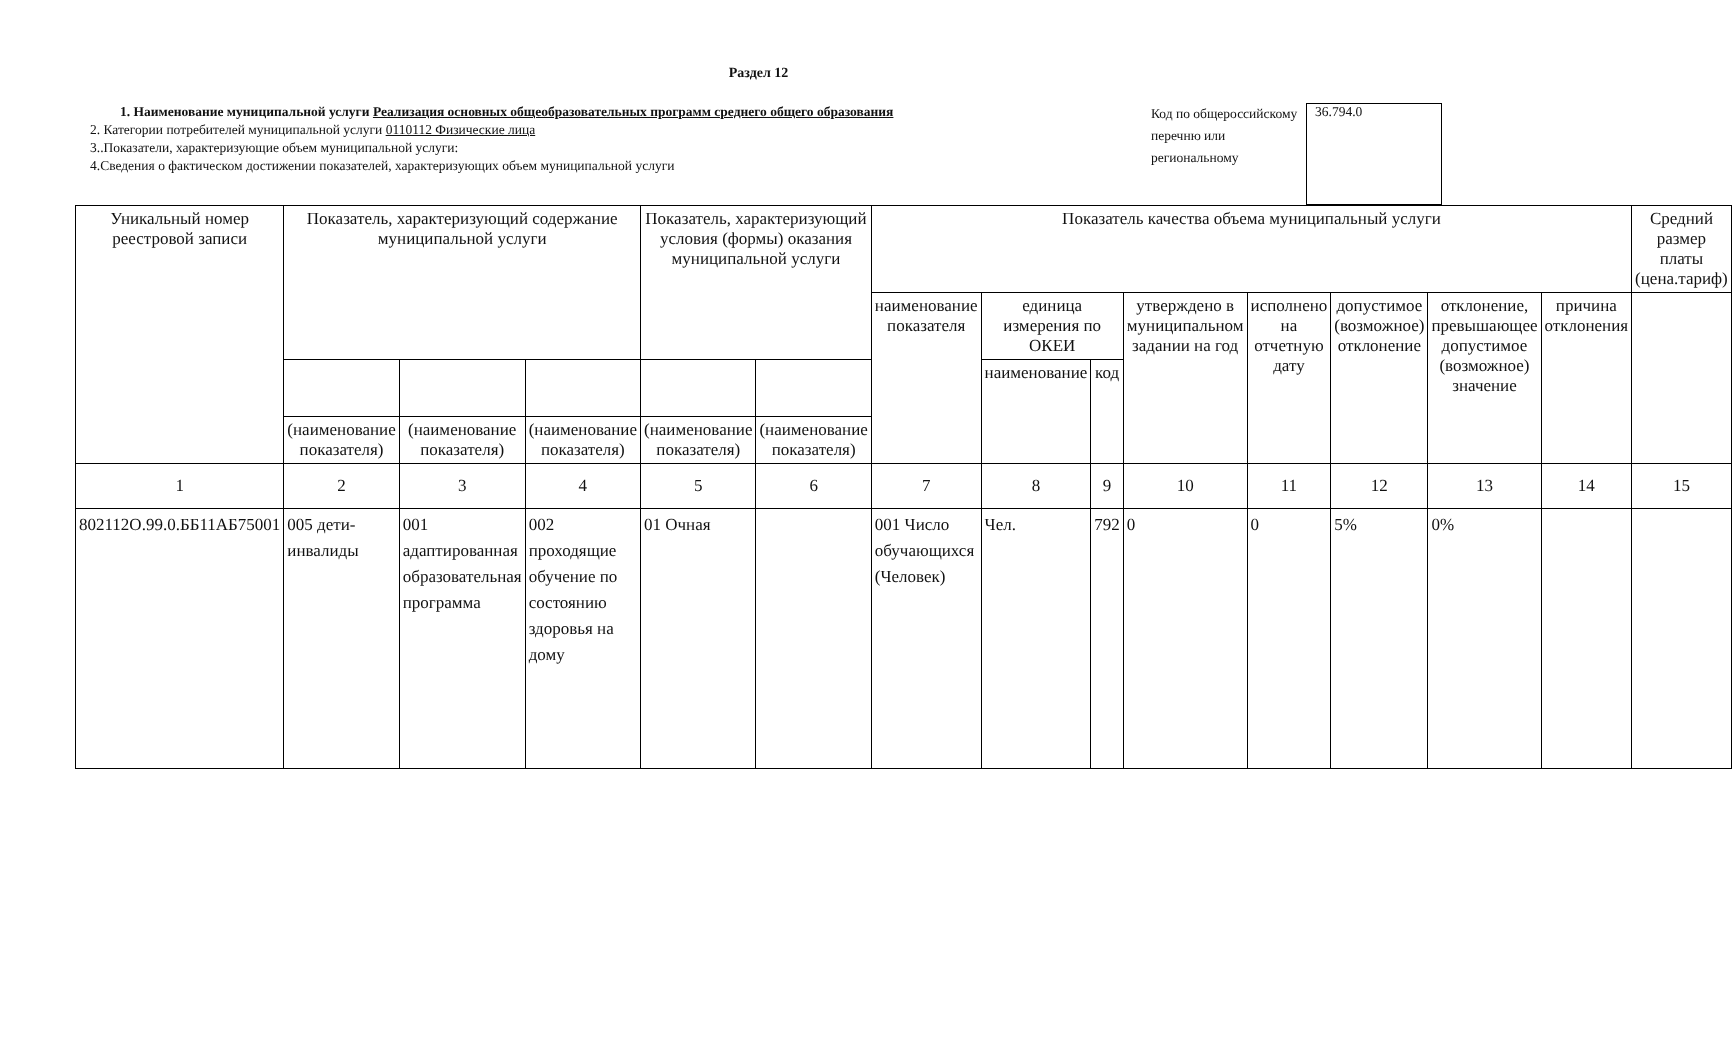Раздел 12
1. Наименование муниципальной услуги Реализация основных общеобразовательных программ среднего общего образования
2. Категории потребителей муниципальной услуги 0110112 Физические лица
3..Показатели, характеризующие объем муниципальной услуги:
4.Сведения о фактическом достижении показателей, характеризующих объем муниципальной услуги
Код по общероссийскому перечню или региональному
36.794.0
| Уникальный номер реестровой записи | Показатель, характеризующий содержание муниципальной услуги | | | Показатель, характеризующий условия (формы) оказания муниципальной услуги | | Показатель качества объема муниципальный услуги | | | | | | | | Средний размер платы (цена.тариф) |
| --- | --- | --- | --- | --- | --- | --- | --- | --- | --- | --- | --- | --- | --- | --- |
| | | | | | | наименование показателя | единица измерения по ОКЕИ | | утверждено в муниципальном задании на год | исполнено на отчетную дату | допустимое (возможное) отклонение | отклонение, превышающее допустимое (возможное) значение | причина отклонения | |
| | | | | | | | наименование | код | | | | | | |
| | (наименование показателя) | (наименование показателя) | (наименование показателя) | (наименование показателя) | (наименование показателя) | | | | | | | | | |
| 1 | 2 | 3 | 4 | 5 | 6 | 7 | 8 | 9 | 10 | 11 | 12 | 13 | 14 | 15 |
| 802112О.99.0.ББ11АБ75001 | 005 дети-инвалиды | 001 адаптированная образовательная программа | 002 проходящие обучение по состоянию здоровья на дому | 01 Очная | | 001 Число обучающихся (Человек) | Чел. | 792 | 0 | 0 | 5% | 0% | | |